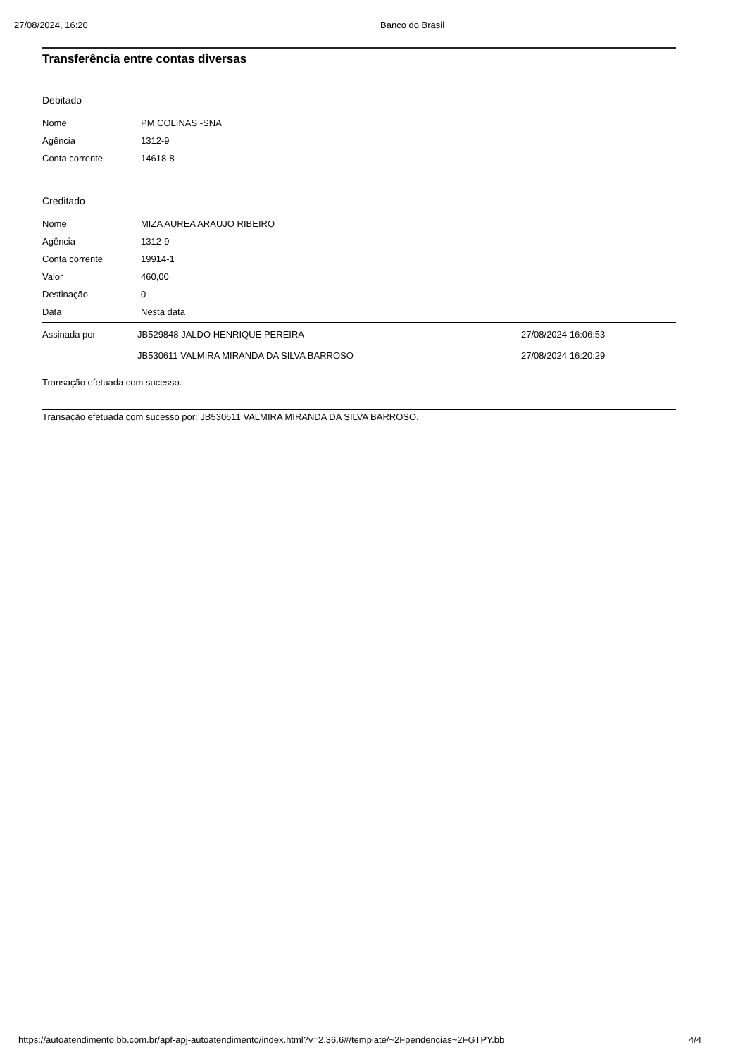27/08/2024, 16:20 Banco do Brasil
Transferência entre contas diversas
Debitado
| Nome | PM COLINAS -SNA |
| Agência | 1312-9 |
| Conta corrente | 14618-8 |
Creditado
| Nome | MIZA AUREA ARAUJO RIBEIRO |
| Agência | 1312-9 |
| Conta corrente | 19914-1 |
| Valor | 460,00 |
| Destinação | 0 |
| Data | Nesta data |
| Assinada por | JB529848 JALDO HENRIQUE PEREIRA | 27/08/2024 16:06:53 |
| | JB530611 VALMIRA MIRANDA DA SILVA BARROSO | 27/08/2024 16:20:29 |
Transação efetuada com sucesso.
Transação efetuada com sucesso por: JB530611 VALMIRA MIRANDA DA SILVA BARROSO.
https://autoatendimento.bb.com.br/apf-apj-autoatendimento/index.html?v=2.36.6#/template/~2Fpendencias~2FGTPY.bb 4/4